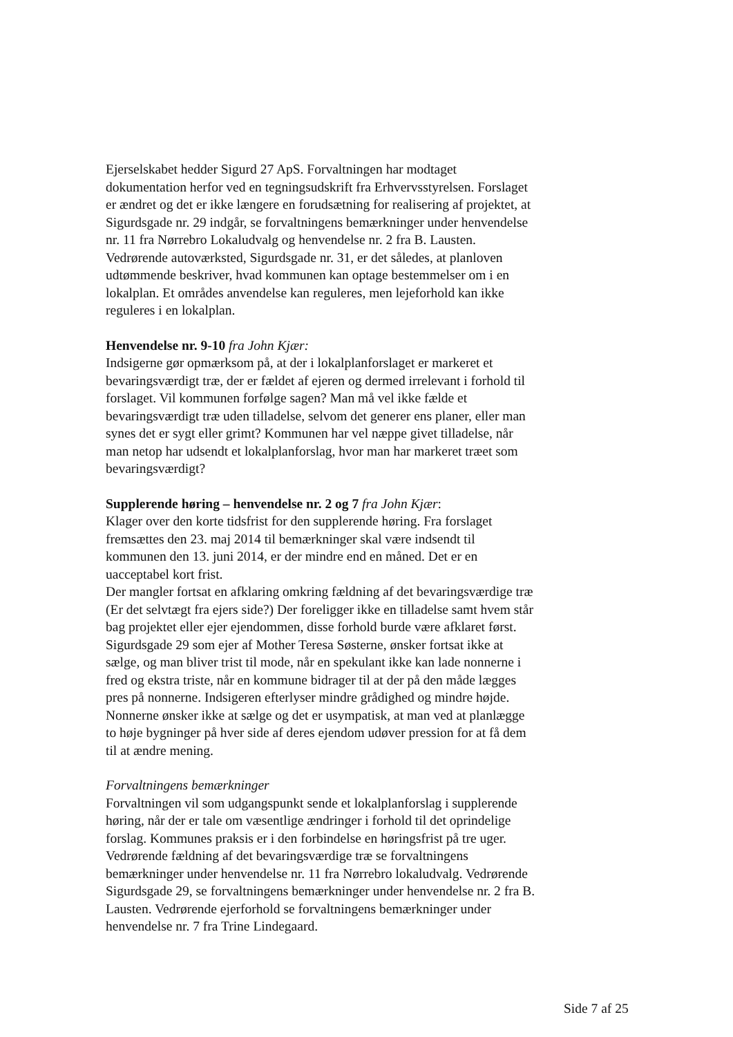Ejerselskabet hedder Sigurd 27 ApS. Forvaltningen har modtaget dokumentation herfor ved en tegningsudskrift fra Erhvervsstyrelsen. Forslaget er ændret og det er ikke længere en forudsætning for realisering af projektet, at Sigurdsgade nr. 29 indgår, se forvaltningens bemærkninger under henvendelse nr. 11 fra Nørrebro Lokaludvalg og henvendelse nr. 2 fra B. Lausten. Vedrørende autoværksted, Sigurdsgade nr. 31, er det således, at planloven udtømmende beskriver, hvad kommunen kan optage bestemmelser om i en lokalplan. Et områdes anvendelse kan reguleres, men lejeforhold kan ikke reguleres i en lokalplan.
Henvendelse nr. 9-10 fra John Kjær:
Indsigerne gør opmærksom på, at der i lokalplanforslaget er markeret et bevaringsværdigt træ, der er fældet af ejeren og dermed irrelevant i forhold til forslaget. Vil kommunen forfølge sagen? Man må vel ikke fælde et bevaringsværdigt træ uden tilladelse, selvom det generer ens planer, eller man synes det er sygt eller grimt? Kommunen har vel næppe givet tilladelse, når man netop har udsendt et lokalplanforslag, hvor man har markeret træet som bevaringsværdigt?
Supplerende høring – henvendelse nr. 2 og 7 fra John Kjær:
Klager over den korte tidsfrist for den supplerende høring. Fra forslaget fremsættes den 23. maj 2014 til bemærkninger skal være indsendt til kommunen den 13. juni 2014, er der mindre end en måned. Det er en uacceptabel kort frist.
Der mangler fortsat en afklaring omkring fældning af det bevaringsværdige træ (Er det selvtægt fra ejers side?) Der foreligger ikke en tilladelse samt hvem står bag projektet eller ejer ejendommen, disse forhold burde være afklaret først.
Sigurdsgade 29 som ejer af Mother Teresa Søsterne, ønsker fortsat ikke at sælge, og man bliver trist til mode, når en spekulant ikke kan lade nonnerne i fred og ekstra triste, når en kommune bidrager til at der på den måde lægges pres på nonnerne. Indsigeren efterlyser mindre grådighed og mindre højde. Nonnerne ønsker ikke at sælge og det er usympatisk, at man ved at planlægge to høje bygninger på hver side af deres ejendom udøver pression for at få dem til at ændre mening.
Forvaltningens bemærkninger
Forvaltningen vil som udgangspunkt sende et lokalplanforslag i supplerende høring, når der er tale om væsentlige ændringer i forhold til det oprindelige forslag. Kommunes praksis er i den forbindelse en høringsfrist på tre uger. Vedrørende fældning af det bevaringsværdige træ se forvaltningens bemærkninger under henvendelse nr. 11 fra Nørrebro lokaludvalg. Vedrørende Sigurdsgade 29, se forvaltningens bemærkninger under henvendelse nr. 2 fra B. Lausten. Vedrørende ejerforhold se forvaltningens bemærkninger under henvendelse nr. 7 fra Trine Lindegaard.
Side 7 af 25